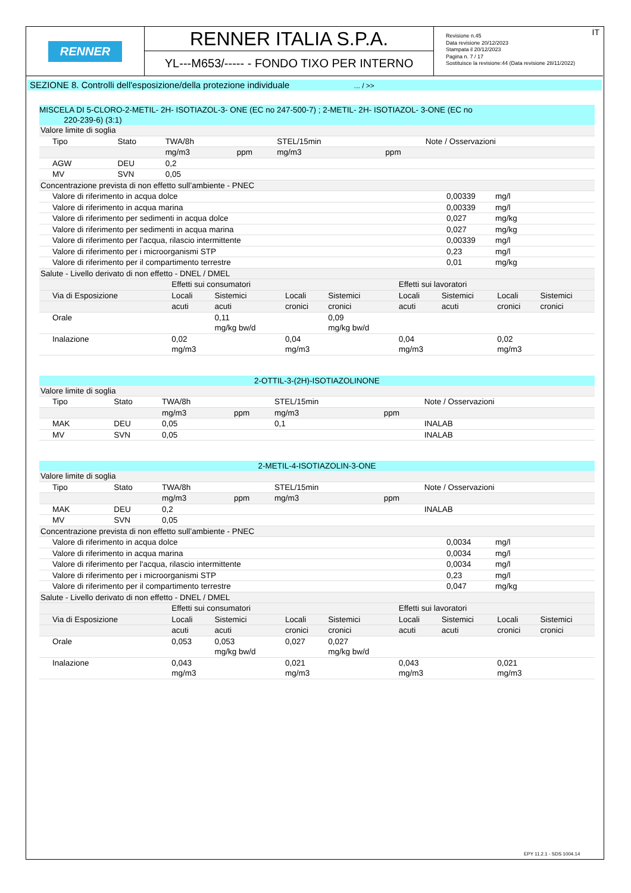RENNER
RENNER ITALIA S.P.A.
YL---M653/----- - FONDO TIXO PER INTERNO
Revisione n.45
Data revisione 20/12/2023
Stampata il 20/12/2023
Pagina n. 7 / 17
Sostituisce la revisione:44 (Data revisione 28/11/2022)
IT
SEZIONE 8. Controlli dell'esposizione/della protezione individuale ... / >>
MISCELA DI 5-CLORO-2-METIL- 2H- ISOTIAZOL-3- ONE (EC no 247-500-7) ; 2-METIL- 2H- ISOTIAZOL- 3-ONE (EC no
220-239-6) (3:1)
| Valore limite di soglia | | | | | | |
| Tipo | Stato | TWA/8h | | STEL/15min | | Note / Osservazioni |
| | | mg/m3 | ppm | mg/m3 | ppm | |
| AGW | DEU | 0,2 | | | | |
| MV | SVN | 0,05 | | | | |
| Concentrazione prevista di non effetto sull’ambiente - PNEC | | |
| Valore di riferimento in acqua dolce | 0,00339 | mg/l |
| Valore di riferimento in acqua marina | 0,00339 | mg/l |
| Valore di riferimento per sedimenti in acqua dolce | 0,027 | mg/kg |
| Valore di riferimento per sedimenti in acqua marina | 0,027 | mg/kg |
| Valore di riferimento per l'acqua, rilascio intermittente | 0,00339 | mg/l |
| Valore di riferimento per i microorganismi STP | 0,23 | mg/l |
| Valore di riferimento per il compartimento terrestre | 0,01 | mg/kg |
| Salute - Livello derivato di non effetto - DNEL / DMEL | | | | | | | | |
| | Effetti sui consumatori | | | | Effetti sui lavoratori | | | |
| Via di Esposizione | Locali | Sistemici | Locali | Sistemici | Locali | Sistemici | Locali | Sistemici |
| | acuti | acuti | cronici | cronici | acuti | acuti | cronici | cronici |
| Orale | | 0,11 mg/kg bw/d | | 0,09 mg/kg bw/d | | | | |
| Inalazione | 0,02 mg/m3 | | 0,04 mg/m3 | | 0,04 mg/m3 | | 0,02 mg/m3 | |
2-OTTIL-3-(2H)-ISOTIAZOLINONE
| Valore limite di soglia | | | | | | |
| Tipo | Stato | TWA/8h | | STEL/15min | | Note / Osservazioni |
| | | mg/m3 | ppm | mg/m3 | ppm | |
| MAK | DEU | 0,05 | | 0,1 | | INALAB |
| MV | SVN | 0,05 | | | | INALAB |
2-METIL-4-ISOTIAZOLIN-3-ONE
| Valore limite di soglia | | | | | | |
| Tipo | Stato | TWA/8h | | STEL/15min | | Note / Osservazioni |
| | | mg/m3 | ppm | mg/m3 | ppm | |
| MAK | DEU | 0,2 | | | | INALAB |
| MV | SVN | 0,05 | | | | |
| Concentrazione prevista di non effetto sull’ambiente - PNEC | | |
| Valore di riferimento in acqua dolce | 0,0034 | mg/l |
| Valore di riferimento in acqua marina | 0,0034 | mg/l |
| Valore di riferimento per l'acqua, rilascio intermittente | 0,0034 | mg/l |
| Valore di riferimento per i microorganismi STP | 0,23 | mg/l |
| Valore di riferimento per il compartimento terrestre | 0,047 | mg/kg |
| Salute - Livello derivato di non effetto - DNEL / DMEL | | | | | | | | |
| | Effetti sui consumatori | | | | Effetti sui lavoratori | | | |
| Via di Esposizione | Locali | Sistemici | Locali | Sistemici | Locali | Sistemici | Locali | Sistemici |
| | acuti | acuti | cronici | cronici | acuti | acuti | cronici | cronici |
| Orale | 0,053 | 0,053 mg/kg bw/d | 0,027 | 0,027 mg/kg bw/d | | | | |
| Inalazione | 0,043 mg/m3 | | 0,021 mg/m3 | | 0,043 mg/m3 | | 0,021 mg/m3 | |
EPY 11.2.1 - SDS 1004.14